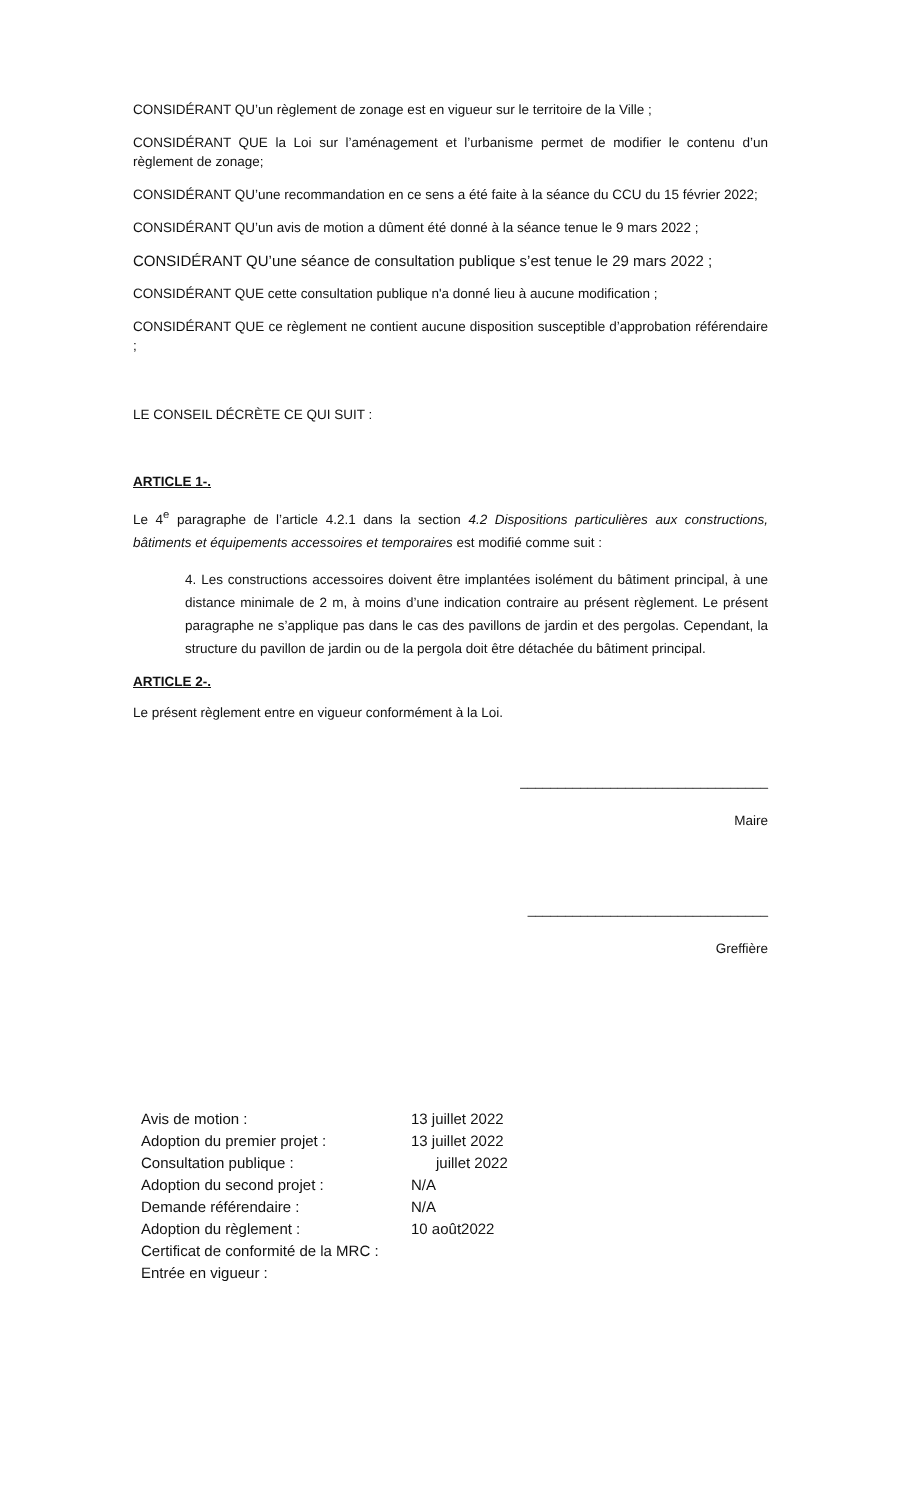CONSIDÉRANT QU’un règlement de zonage est en vigueur sur le territoire de la Ville ;
CONSIDÉRANT QUE la Loi sur l’aménagement et l’urbanisme permet de modifier le contenu d’un règlement de zonage;
CONSIDÉRANT QU’une recommandation en ce sens a été faite à la séance du CCU du 15 février 2022;
CONSIDÉRANT QU’un avis de motion a dûment été donné à la séance tenue le 9 mars 2022 ;
CONSIDÉRANT QU’une séance de consultation publique s’est tenue le 29 mars 2022 ;
CONSIDÉRANT QUE cette consultation publique n'a donné lieu à aucune modification ;
CONSIDÉRANT QUE ce règlement ne contient aucune disposition susceptible d’approbation référendaire ;
LE CONSEIL DÉCRÈTE CE QUI SUIT :
ARTICLE 1-.
Le 4<sup>e</sup> paragraphe de l’article 4.2.1 dans la section 4.2 Dispositions particulières aux constructions, bâtiments et équipements accessoires et temporaires est modifié comme suit :
4. Les constructions accessoires doivent être implantées isolément du bâtiment principal, à une distance minimale de 2 m, à moins d’une indication contraire au présent règlement. Le présent paragraphe ne s’applique pas dans le cas des pavillons de jardin et des pergolas. Cependant, la structure du pavillon de jardin ou de la pergola doit être détachée du bâtiment principal.
ARTICLE 2-.
Le présent règlement entre en vigueur conformément à la Loi.
_________________________________
Maire
________________________________
Greffière
| Avis de motion : | 13 juillet 2022 |
| Adoption du premier projet : | 13 juillet 2022 |
| Consultation publique : | juillet 2022 |
| Adoption du second projet : | N/A |
| Demande référendaire : | N/A |
| Adoption du règlement : | 10 août2022 |
| Certificat de conformité de la MRC : | |
| Entrée en vigueur : | |